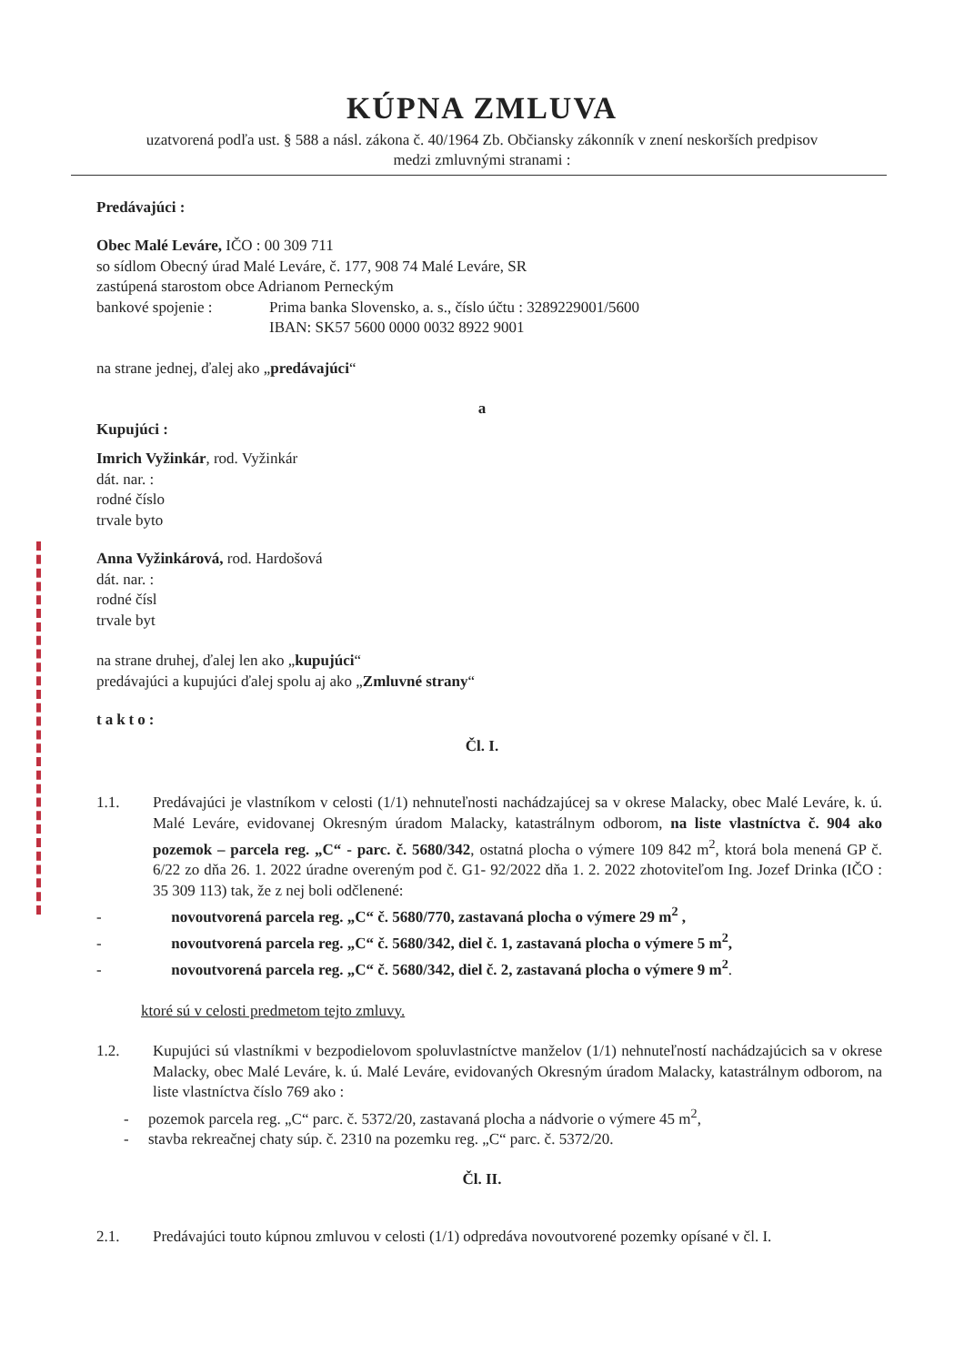KÚPNA ZMLUVA
uzatvorená podľa ust. § 588 a násl. zákona č. 40/1964 Zb. Občiansky zákonník v znení neskorších predpisov
medzi zmluvnými stranami :
Predávajúci :
Obec Malé Leváre, IČO : 00 309 711
so sídlom Obecný úrad Malé Leváre, č. 177, 908 74 Malé Leváre, SR
zastúpená starostom obce Adrianom Perneckým
bankové spojenie : Prima banka Slovensko, a. s., číslo účtu : 3289229001/5600
IBAN: SK57 5600 0000 0032 8922 9001
na strane jednej, ďalej ako „predávajúci“
a
Kupujúci :
Imrich Vyžinkár, rod. Vyžinkár
dát. nar. :
rodné číslo
trvale byto
Anna Vyžinkárová, rod. Hardošová
dát. nar. :
rodné čísl
trvale byt
na strane druhej, ďalej len ako „kupujúci“
predávajúci a kupujúci ďalej spolu aj ako „Zmluvné strany“
takto:
Čl. I.
1.1. Predávajúci je vlastníkom v celosti (1/1) nehnuteľnosti nachádzajúcej sa v okrese Malacky, obec Malé Leváre, k. ú. Malé Leváre, evidovanej Okresným úradom Malacky, katastrálnym odborom, na liste vlastníctva č. 904 ako pozemok – parcela reg. „C“ - parc. č. 5680/342, ostatná plocha o výmere 109 842 m<sup>2</sup>, ktorá bola menená GP č. 6/22 zo dňa 26. 1. 2022 úradne overeným pod č. G1- 92/2022 dňa 1. 2. 2022 zhotoviteľom Ing. Jozef Drinka (IČO : 35 309 113) tak, že z nej boli odčlenené:
- novoutvorená parcela reg. „C“ č. 5680/770, zastavaná plocha o výmere 29 m<sup>2</sup> ,
- novoutvorená parcela reg. „C“ č. 5680/342, diel č. 1, zastavaná plocha o výmere 5 m<sup>2</sup>,
- novoutvorená parcela reg. „C“ č. 5680/342, diel č. 2, zastavaná plocha o výmere 9 m<sup>2</sup>.
ktoré sú v celosti predmetom tejto zmluvy.
1.2. Kupujúci sú vlastníkmi v bezpodielovom spoluvlastníctve manželov (1/1) nehnuteľností nachádzajúcich sa v okrese Malacky, obec Malé Leváre, k. ú. Malé Leváre, evidovaných Okresným úradom Malacky, katastrálnym odborom, na liste vlastníctva číslo 769 ako :
- pozemok parcela reg. „C“ parc. č. 5372/20, zastavaná plocha a nádvorie o výmere 45 m<sup>2</sup>,
- stavba rekreačnej chaty súp. č. 2310 na pozemku reg. „C“ parc. č. 5372/20.
Čl. II.
2.1. Predávajúci touto kúpnou zmluvou v celosti (1/1) odpredáva novoutvorené pozemky opísané v čl. I.